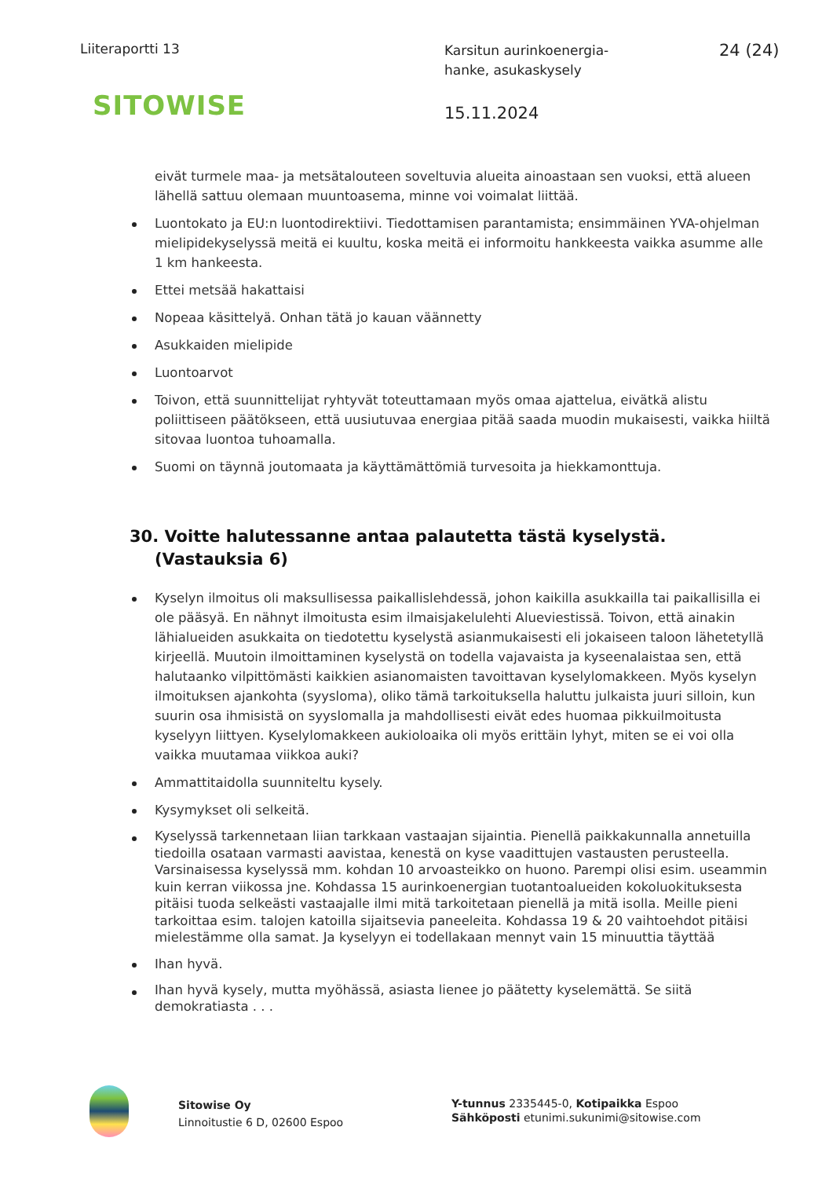Liiteraportti 13
Karsitun aurinkoenergia-
hanke, asukaskysely
24 (24)
SITOWISE
15.11.2024
eivät turmele maa- ja metsätalouteen soveltuvia alueita ainoastaan sen vuoksi, että alueen lähellä sattuu olemaan muuntoasema, minne voi voimalat liittää.
Luontokato ja EU:n luontodirektiivi. Tiedottamisen parantamista; ensimmäinen YVA-ohjelman mielipidekyselyssä meitä ei kuultu, koska meitä ei informoitu hankkeesta vaikka asumme alle 1 km hankeesta.
Ettei metsää hakattaisi
Nopeaa käsittelyä. Onhan tätä jo kauan väännetty
Asukkaiden mielipide
Luontoarvot
Toivon, että suunnittelijat ryhtyvät toteuttamaan myös omaa ajattelua, eivätkä alistu poliittiseen päätökseen, että uusiutuvaa energiaa pitää saada muodin mukaisesti, vaikka hiiltä sitovaa luontoa tuhoamalla.
Suomi on täynnä joutomaata ja käyttämättömiä turvesoita ja hiekkamonttuja.
30. Voitte halutessanne antaa palautetta tästä kyselystä. (Vastauksia 6)
Kyselyn ilmoitus oli maksullisessa paikallislehdessä, johon kaikilla asukkailla tai paikallisilla ei ole pääsyä. En nähnyt ilmoitusta esim ilmaisjakelulehti Alueviestissä. Toivon, että ainakin lähialueiden asukkaita on tiedotettu kyselystä asianmukaisesti eli jokaiseen taloon lähetetyllä kirjeellä. Muutoin ilmoittaminen kyselystä on todella vajavaista ja kyseenalaistaa sen, että halutaanko vilpittömästi kaikkien asianomaisten tavoittavan kyselylomakkeen. Myös kyselyn ilmoituksen ajankohta (syysloma), oliko tämä tarkoituksella haluttu julkaista juuri silloin, kun suurin osa ihmisistä on syyslomalla ja mahdollisesti eivät edes huomaa pikkuilmoitusta kyselyyn liittyen. Kyselylomakkeen aukioloaika oli myös erittäin lyhyt, miten se ei voi olla vaikka muutamaa viikkoa auki?
Ammattitaidolla suunniteltu kysely.
Kysymykset oli selkeitä.
Kyselyssä tarkennetaan liian tarkkaan vastaajan sijaintia. Pienellä paikkakunnalla annetuilla tiedoilla osataan varmasti aavistaa, kenestä on kyse vaadittujen vastausten perusteella. Varsinaisessa kyselyssä mm. kohdan 10 arvoasteikko on huono. Parempi olisi esim. useammin kuin kerran viikossa jne. Kohdassa 15 aurinkoenergian tuotantoalueiden kokoluokituksesta pitäisi tuoda selkeästi vastaajalle ilmi mitä tarkoitetaan pienellä ja mitä isolla. Meille pieni tarkoittaa esim. talojen katoilla sijaitsevia paneeleita. Kohdassa 19 & 20 vaihtoehdot pitäisi mielestämme olla samat. Ja kyselyyn ei todellakaan mennyt vain 15 minuuttia täyttää
Ihan hyvä.
Ihan hyvä kysely, mutta myöhässä, asiasta lienee jo päätetty kyselemättä. Se siitä demokratiasta . . .
Sitowise Oy
Linnoitustie 6 D, 02600 Espoo
Y-tunnus 2335445-0, Kotipaikka Espoo
Sähköposti etunimi.sukunimi@sitowise.com